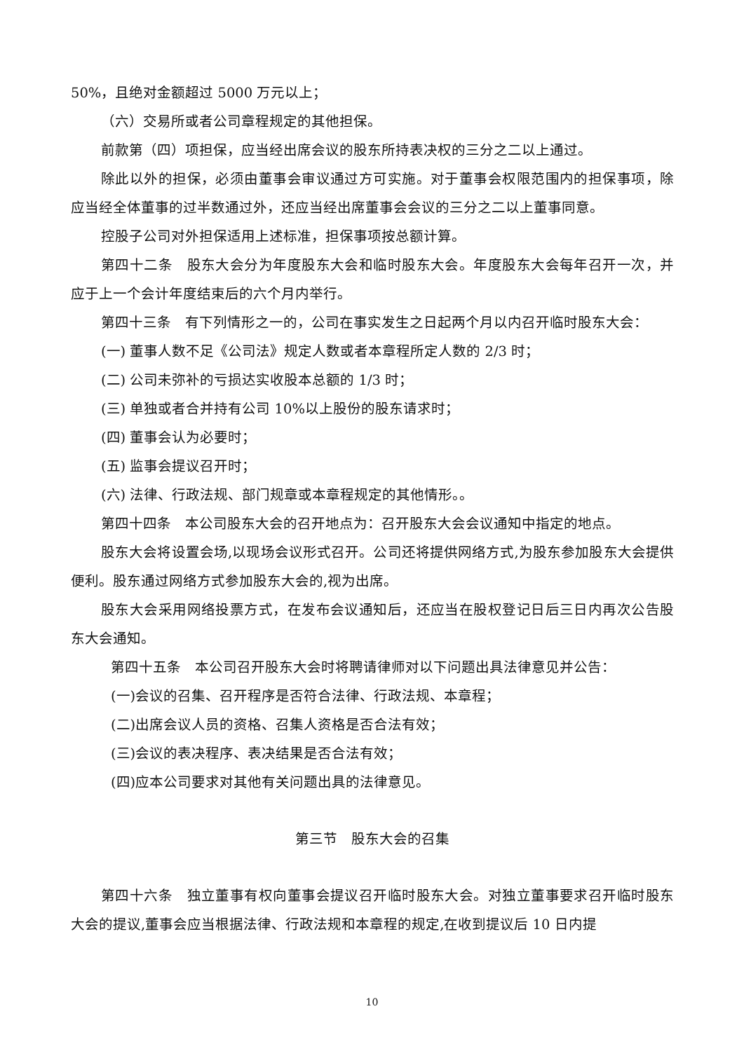50%，且绝对金额超过 5000 万元以上；
（六）交易所或者公司章程规定的其他担保。
前款第（四）项担保，应当经出席会议的股东所持表决权的三分之二以上通过。
除此以外的担保，必须由董事会审议通过方可实施。对于董事会权限范围内的担保事项，除应当经全体董事的过半数通过外，还应当经出席董事会会议的三分之二以上董事同意。
控股子公司对外担保适用上述标准，担保事项按总额计算。
第四十二条　股东大会分为年度股东大会和临时股东大会。年度股东大会每年召开一次，并应于上一个会计年度结束后的六个月内举行。
第四十三条　有下列情形之一的，公司在事实发生之日起两个月以内召开临时股东大会：
(一) 董事人数不足《公司法》规定人数或者本章程所定人数的 2/3 时；
(二) 公司未弥补的亏损达实收股本总额的 1/3 时；
(三) 单独或者合并持有公司 10%以上股份的股东请求时；
(四) 董事会认为必要时；
(五) 监事会提议召开时；
(六) 法律、行政法规、部门规章或本章程规定的其他情形。。
第四十四条　本公司股东大会的召开地点为：召开股东大会会议通知中指定的地点。
股东大会将设置会场,以现场会议形式召开。公司还将提供网络方式,为股东参加股东大会提供便利。股东通过网络方式参加股东大会的,视为出席。
股东大会采用网络投票方式，在发布会议通知后，还应当在股权登记日后三日内再次公告股东大会通知。
第四十五条　本公司召开股东大会时将聘请律师对以下问题出具法律意见并公告：
(一)会议的召集、召开程序是否符合法律、行政法规、本章程；
(二)出席会议人员的资格、召集人资格是否合法有效；
(三)会议的表决程序、表决结果是否合法有效；
(四)应本公司要求对其他有关问题出具的法律意见。
第三节　股东大会的召集
第四十六条　独立董事有权向董事会提议召开临时股东大会。对独立董事要求召开临时股东大会的提议,董事会应当根据法律、行政法规和本章程的规定,在收到提议后 10 日内提
10